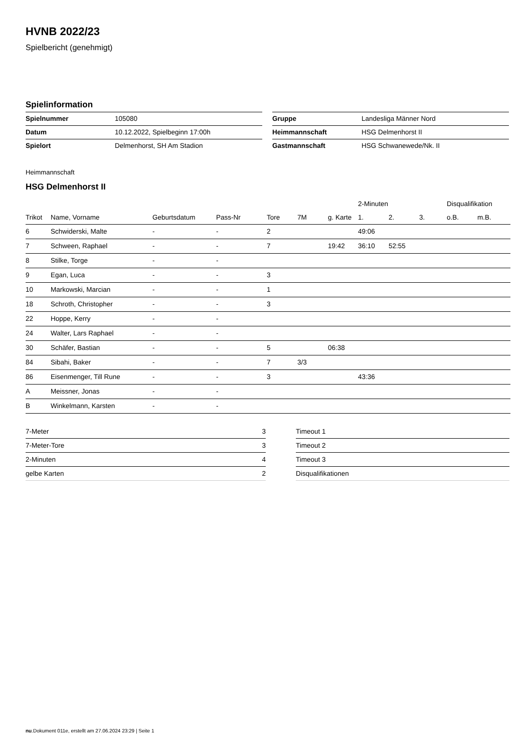HVNB 2022/23
Spielbericht (genehmigt)
Spielinformation
| Spielnummer | 105080 |
| Datum | 10.12.2022, Spielbeginn 17:00h |
| Spielort | Delmenhorst, SH Am Stadion |
| Gruppe | Landesliga Männer Nord |
| Heimmannschaft | HSG Delmenhorst II |
| Gastmannschaft | HSG Schwanewede/Nk. II |
Heimmannschaft
HSG Delmenhorst II
| | | | | | | | 2-Minuten | | | Disqualifikation | |
| --- | --- | --- | --- | --- | --- | --- | --- | --- | --- | --- | --- |
| Trikot | Name, Vorname | Geburtsdatum | Pass-Nr | Tore | 7M | g. Karte | 1. | 2. | 3. | o.B. | m.B. |
| 6 | Schwiderski, Malte | - | - | 2 | | | 49:06 | | | | |
| 7 | Schween, Raphael | - | - | 7 | | 19:42 | 36:10 | 52:55 | | | |
| 8 | Stilke, Torge | - | - | | | | | | | | |
| 9 | Egan, Luca | - | - | 3 | | | | | | | |
| 10 | Markowski, Marcian | - | - | 1 | | | | | | | |
| 18 | Schroth, Christopher | - | - | 3 | | | | | | | |
| 22 | Hoppe, Kerry | - | - | | | | | | | | |
| 24 | Walter, Lars Raphael | - | - | | | | | | | | |
| 30 | Schäfer, Bastian | - | - | 5 | | 06:38 | | | | | |
| 84 | Sibahi, Baker | - | - | 7 | 3/3 | | | | | | |
| 86 | Eisenmenger, Till Rune | - | - | 3 | | | 43:36 | | | | |
| A | Meissner, Jonas | - | - | | | | | | | | |
| B | Winkelmann, Karsten | - | - | | | | | | | | |
| 7-Meter | 3 |
| 7-Meter-Tore | 3 |
| 2-Minuten | 4 |
| gelbe Karten | 2 |
| Timeout 1 |
| Timeout 2 |
| Timeout 3 |
| Disqualifikationen |
nu.Dokument 011e, erstellt am 27.06.2024 23:29 | Seite 1